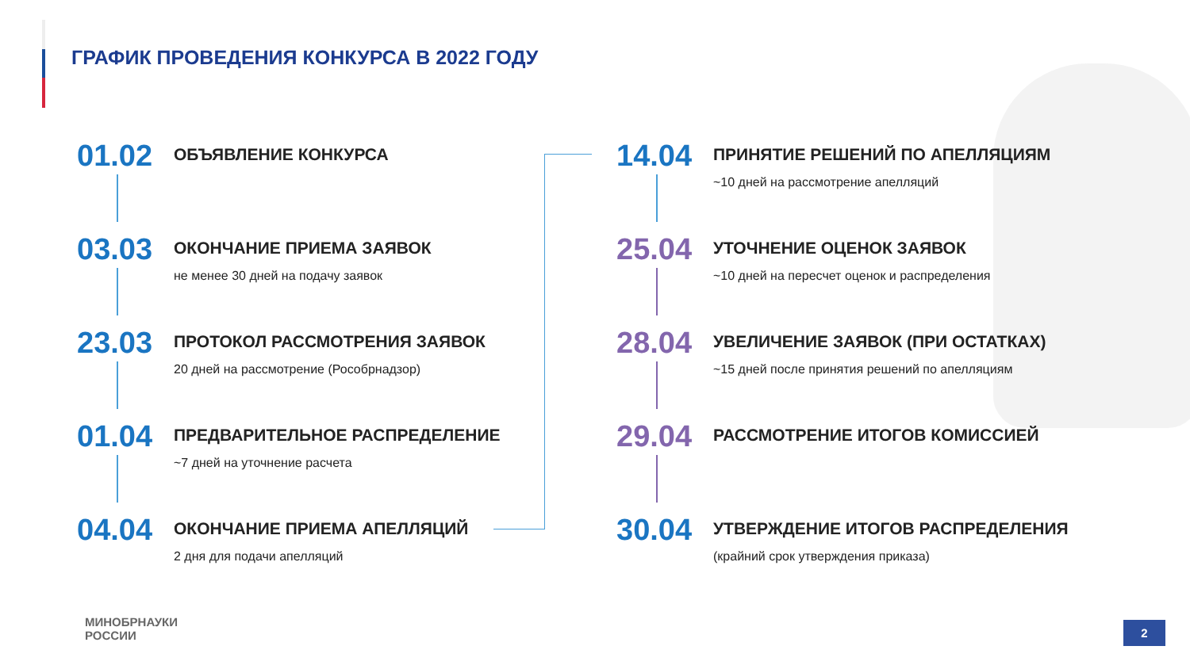ГРАФИК ПРОВЕДЕНИЯ КОНКУРСА В 2022 ГОДУ
01.02
ОБЪЯВЛЕНИЕ КОНКУРСА
03.03
ОКОНЧАНИЕ ПРИЕМА ЗАЯВОК
не менее 30 дней на подачу заявок
23.03
ПРОТОКОЛ РАССМОТРЕНИЯ ЗАЯВОК
20 дней на рассмотрение (Рособрнадзор)
01.04
ПРЕДВАРИТЕЛЬНОЕ РАСПРЕДЕЛЕНИЕ
~7 дней на уточнение расчета
04.04
ОКОНЧАНИЕ ПРИЕМА АПЕЛЛЯЦИЙ
2 дня для подачи апелляций
14.04
ПРИНЯТИЕ РЕШЕНИЙ ПО АПЕЛЛЯЦИЯМ
~10 дней на рассмотрение апелляций
25.04
УТОЧНЕНИЕ ОЦЕНОК ЗАЯВОК
~10 дней на пересчет оценок и распределения
28.04
УВЕЛИЧЕНИЕ ЗАЯВОК (ПРИ ОСТАТКАХ)
~15 дней после принятия решений по апелляциям
29.04
РАССМОТРЕНИЕ ИТОГОВ КОМИССИЕЙ
30.04
УТВЕРЖДЕНИЕ ИТОГОВ РАСПРЕДЕЛЕНИЯ
(крайний срок утверждения приказа)
МИНОБРНАУКИ
РОССИИ
2